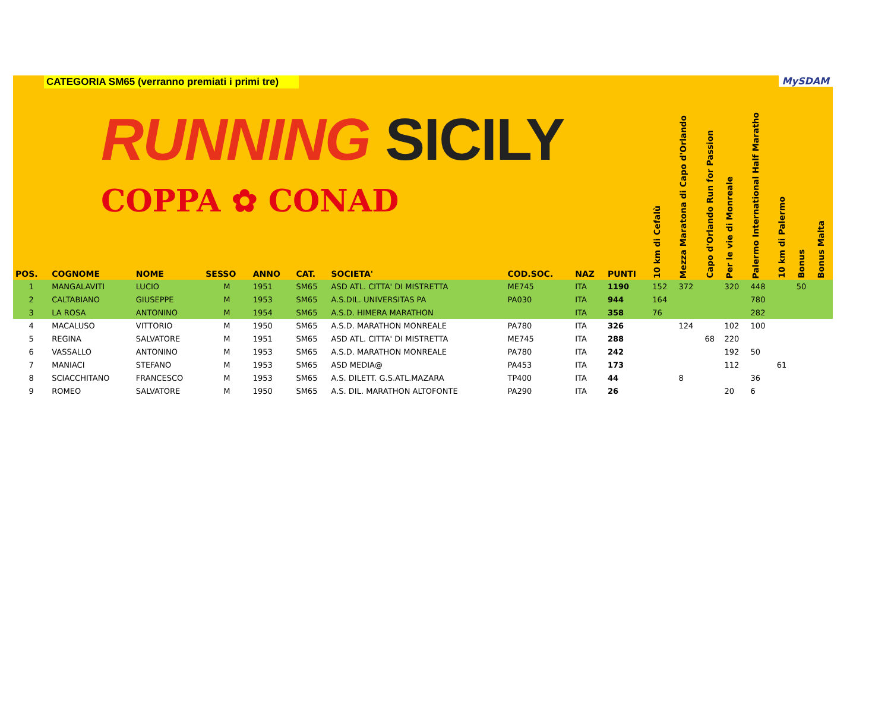CATEGORIA SM65 (verranno premiati i primi tre)
RUNNING SICILY
COPPA ✿ CONAD
MySDAM
| POS. | COGNOME | NOME | SESSO | ANNO | CAT. | SOCIETA' | COD.SOC. | NAZ | PUNTI | 10 km di Cefalù | Mezza Maratona di Capo d'Orlando | Capo d'Orlando Run for Passion | Per le vie di Monreale | Palermo International Half Maratho | 10 km di Palermo | Bonus | Bonus Malta |
| --- | --- | --- | --- | --- | --- | --- | --- | --- | --- | --- | --- | --- | --- | --- | --- | --- | --- |
| 1 | MANGALAVITI | LUCIO | M | 1951 | SM65 | ASD ATL. CITTA' DI MISTRETTA | ME745 | ITA | 1190 | 152 | 372 | | 320 | 448 | | 50 | |
| 2 | CALTABIANO | GIUSEPPE | M | 1953 | SM65 | A.S.DIL. UNIVERSITAS PA | PA030 | ITA | 944 | 164 | | | | 780 | | | |
| 3 | LA ROSA | ANTONINO | M | 1954 | SM65 | A.S.D. HIMERA MARATHON | | ITA | 358 | 76 | | | | 282 | | | |
| 4 | MACALUSO | VITTORIO | M | 1950 | SM65 | A.S.D. MARATHON MONREALE | PA780 | ITA | 326 | | 124 | | 102 | 100 | | | |
| 5 | REGINA | SALVATORE | M | 1951 | SM65 | ASD ATL. CITTA' DI MISTRETTA | ME745 | ITA | 288 | | | 68 | 220 | | | | |
| 6 | VASSALLO | ANTONINO | M | 1953 | SM65 | A.S.D. MARATHON MONREALE | PA780 | ITA | 242 | | | | 192 | 50 | | | |
| 7 | MANIACI | STEFANO | M | 1953 | SM65 | ASD MEDIA@ | PA453 | ITA | 173 | | | | 112 | | 61 | | |
| 8 | SCIACCHITANO | FRANCESCO | M | 1953 | SM65 | A.S. DILETT. G.S.ATL.MAZARA | TP400 | ITA | 44 | | 8 | | | 36 | | | |
| 9 | ROMEO | SALVATORE | M | 1950 | SM65 | A.S. DIL. MARATHON ALTOFONTE | PA290 | ITA | 26 | | | | 20 | 6 | | | |